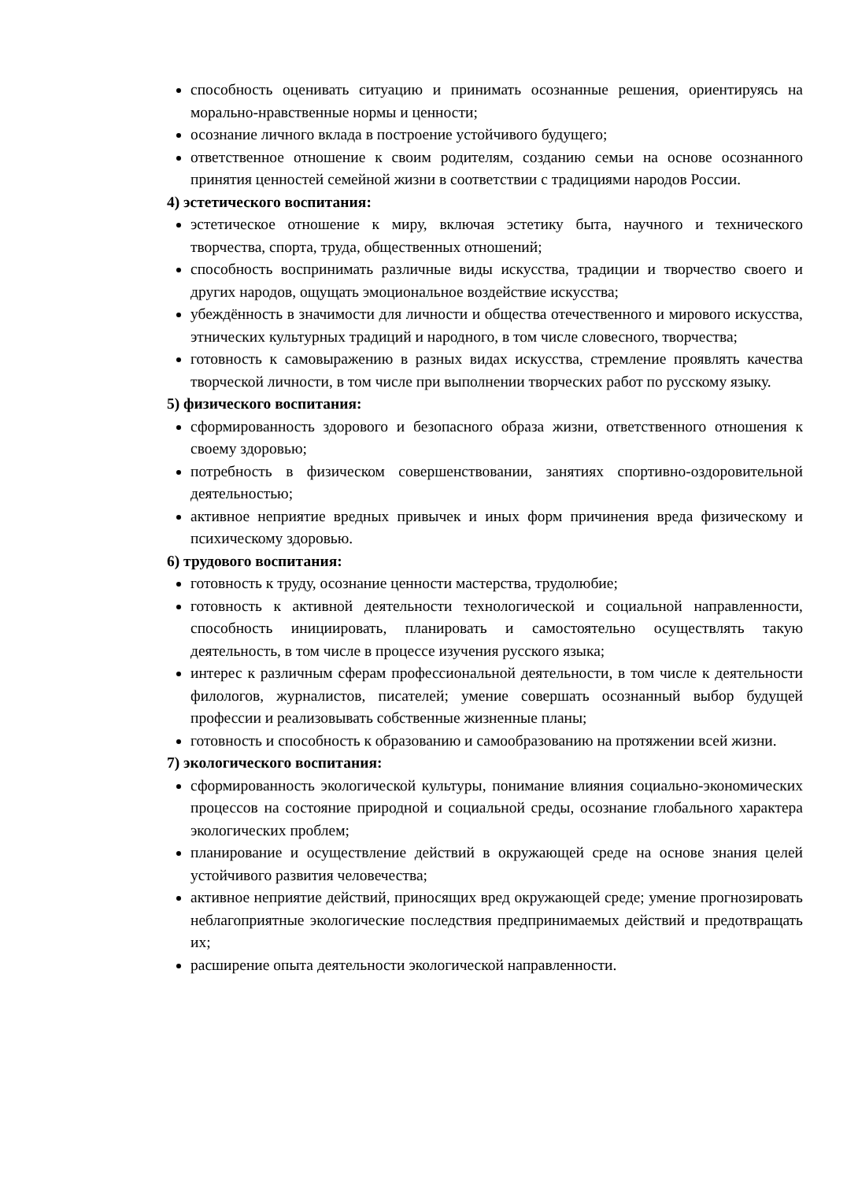способность оценивать ситуацию и принимать осознанные решения, ориентируясь на морально-нравственные нормы и ценности;
осознание личного вклада в построение устойчивого будущего;
ответственное отношение к своим родителям, созданию семьи на основе осознанного принятия ценностей семейной жизни в соответствии с традициями народов России.
4) эстетического воспитания:
эстетическое отношение к миру, включая эстетику быта, научного и технического творчества, спорта, труда, общественных отношений;
способность воспринимать различные виды искусства, традиции и творчество своего и других народов, ощущать эмоциональное воздействие искусства;
убеждённость в значимости для личности и общества отечественного и мирового искусства, этнических культурных традиций и народного, в том числе словесного, творчества;
готовность к самовыражению в разных видах искусства, стремление проявлять качества творческой личности, в том числе при выполнении творческих работ по русскому языку.
5) физического воспитания:
сформированность здорового и безопасного образа жизни, ответственного отношения к своему здоровью;
потребность в физическом совершенствовании, занятиях спортивно-оздоровительной деятельностью;
активное неприятие вредных привычек и иных форм причинения вреда физическому и психическому здоровью.
6) трудового воспитания:
готовность к труду, осознание ценности мастерства, трудолюбие;
готовность к активной деятельности технологической и социальной направленности, способность инициировать, планировать и самостоятельно осуществлять такую деятельность, в том числе в процессе изучения русского языка;
интерес к различным сферам профессиональной деятельности, в том числе к деятельности филологов, журналистов, писателей; умение совершать осознанный выбор будущей профессии и реализовывать собственные жизненные планы;
готовность и способность к образованию и самообразованию на протяжении всей жизни.
7) экологического воспитания:
сформированность экологической культуры, понимание влияния социально-экономических процессов на состояние природной и социальной среды, осознание глобального характера экологических проблем;
планирование и осуществление действий в окружающей среде на основе знания целей устойчивого развития человечества;
активное неприятие действий, приносящих вред окружающей среде; умение прогнозировать неблагоприятные экологические последствия предпринимаемых действий и предотвращать их;
расширение опыта деятельности экологической направленности.